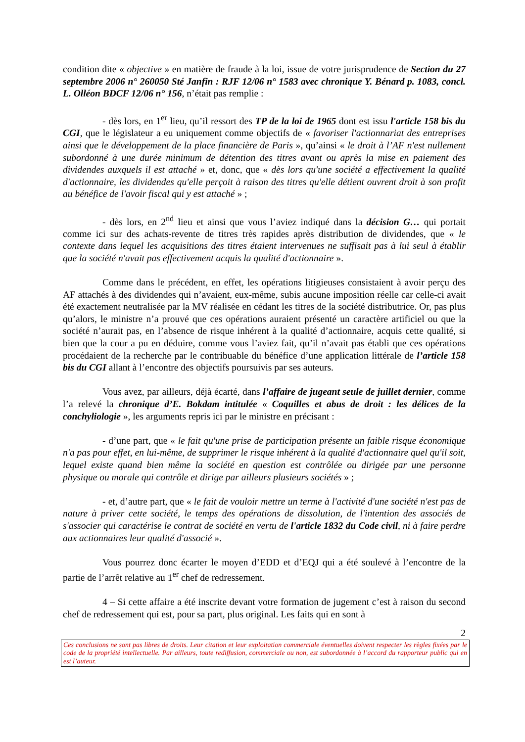condition dite « objective » en matière de fraude à la loi, issue de votre jurisprudence de Section du 27 septembre 2006 n° 260050 Sté Janfin : RJF 12/06 n° 1583 avec chronique Y. Bénard p. 1083, concl. L. Olléon BDCF 12/06 n° 156, n’était pas remplie :
- dès lors, en 1<sup>er</sup> lieu, qu’il ressort des TP de la loi de 1965 dont est issu l'article 158 bis du CGI, que le législateur a eu uniquement comme objectifs de « favoriser l'actionnariat des entreprises ainsi que le développement de la place financière de Paris », qu’ainsi « le droit à l’AF n'est nullement subordonné à une durée minimum de détention des titres avant ou après la mise en paiement des dividendes auxquels il est attaché » et, donc, que « dès lors qu'une société a effectivement la qualité d'actionnaire, les dividendes qu'elle perçoit à raison des titres qu'elle détient ouvrent droit à son profit au bénéfice de l'avoir fiscal qui y est attaché » ;
- dès lors, en 2<sup>nd</sup> lieu et ainsi que vous l’aviez indiqué dans la décision G… qui portait comme ici sur des achats-revente de titres très rapides après distribution de dividendes, que « le contexte dans lequel les acquisitions des titres étaient intervenues ne suffisait pas à lui seul à établir que la société n'avait pas effectivement acquis la qualité d'actionnaire ».
Comme dans le précédent, en effet, les opérations litigieuses consistaient à avoir perçu des AF attachés à des dividendes qui n’avaient, eux-même, subis aucune imposition réelle car celle-ci avait été exactement neutralisée par la MV réalisée en cédant les titres de la société distributrice. Or, pas plus qu’alors, le ministre n’a prouvé que ces opérations auraient présenté un caractère artificiel ou que la société n’aurait pas, en l’absence de risque inhérent à la qualité d’actionnaire, acquis cette qualité, si bien que la cour a pu en déduire, comme vous l’aviez fait, qu’il n’avait pas établi que ces opérations procédaient de la recherche par le contribuable du bénéfice d’une application littérale de l’article 158 bis du CGI allant à l’encontre des objectifs poursuivis par ses auteurs.
Vous avez, par ailleurs, déjà écarté, dans l’affaire de jugeant seule de juillet dernier, comme l’a relevé la chronique d’E. Bokdam intitulée « Coquilles et abus de droit : les délices de la conchyliologie », les arguments repris ici par le ministre en précisant :
- d’une part, que « le fait qu'une prise de participation présente un faible risque économique n'a pas pour effet, en lui-même, de supprimer le risque inhérent à la qualité d'actionnaire quel qu'il soit, lequel existe quand bien même la société en question est contrôlée ou dirigée par une personne physique ou morale qui contrôle et dirige par ailleurs plusieurs sociétés » ;
- et, d’autre part, que « le fait de vouloir mettre un terme à l'activité d'une société n'est pas de nature à priver cette société, le temps des opérations de dissolution, de l'intention des associés de s'associer qui caractérise le contrat de société en vertu de l'article 1832 du Code civil, ni à faire perdre aux actionnaires leur qualité d'associé ».
Vous pourrez donc écarter le moyen d’EDD et d’EQJ qui a été soulevé à l’encontre de la partie de l’arrêt relative au 1<sup>er</sup> chef de redressement.
4 – Si cette affaire a été inscrite devant votre formation de jugement c’est à raison du second chef de redressement qui est, pour sa part, plus original. Les faits qui en sont à
2
Ces conclusions ne sont pas libres de droits. Leur citation et leur exploitation commerciale éventuelles doivent respecter les règles fixées par le code de la propriété intellectuelle. Par ailleurs, toute rediffusion, commerciale ou non, est subordonnée à l’accord du rapporteur public qui en est l’auteur.